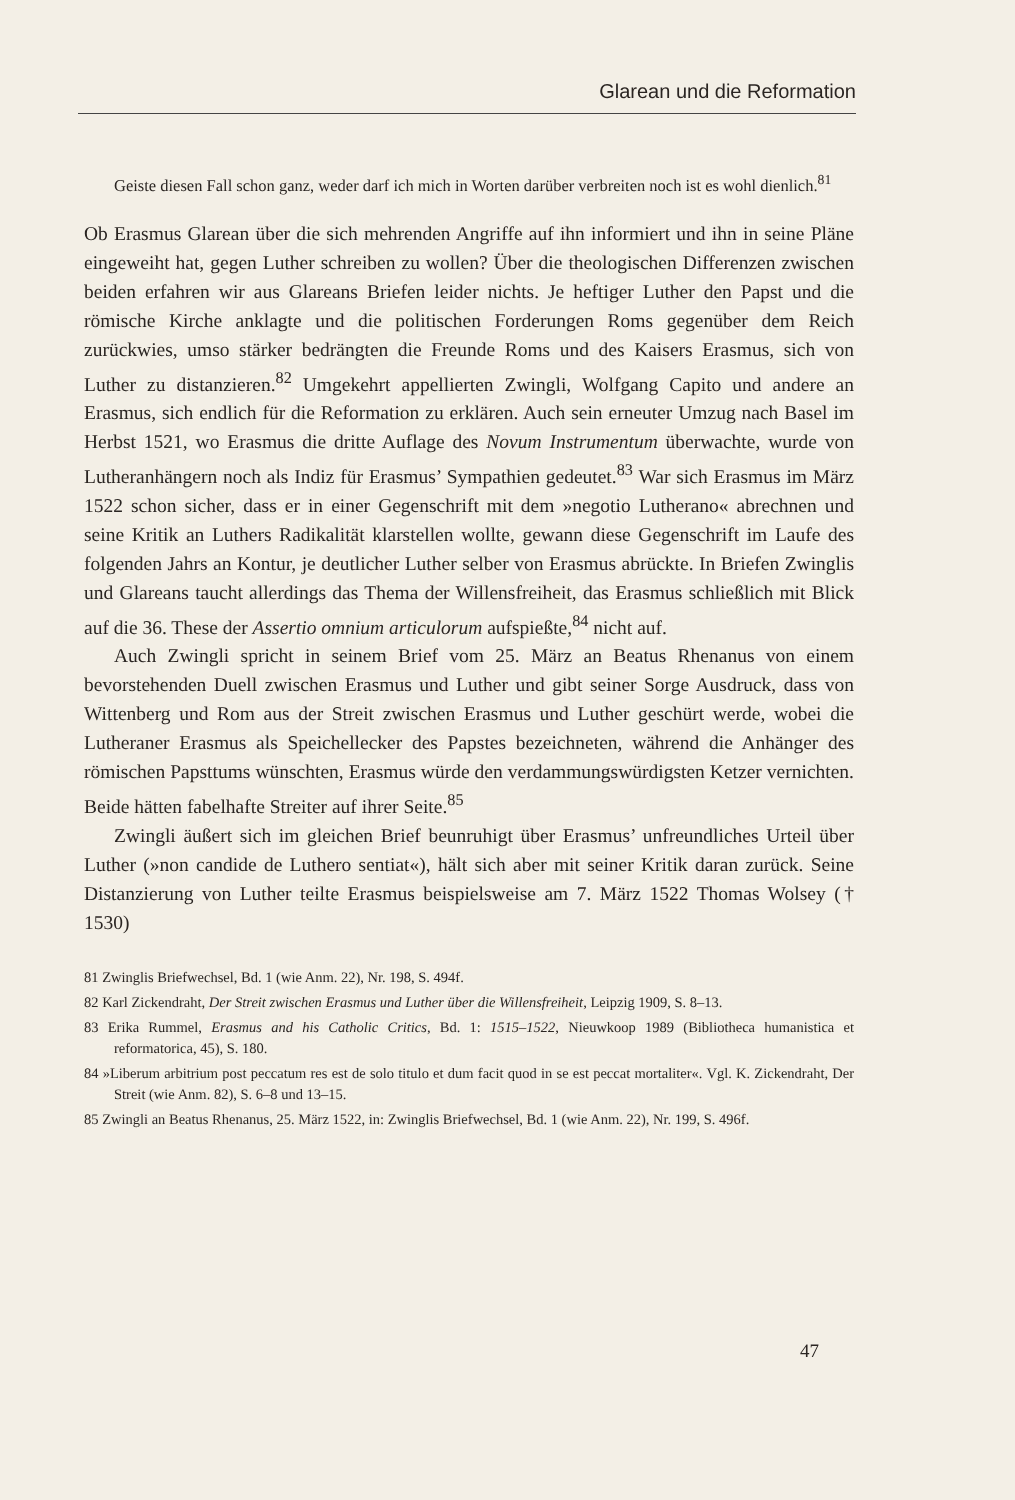Glarean und die Reformation
Geiste diesen Fall schon ganz, weder darf ich mich in Worten darüber verbreiten noch ist es wohl dienlich.<sup>81</sup>
Ob Erasmus Glarean über die sich mehrenden Angriffe auf ihn informiert und ihn in seine Pläne eingeweiht hat, gegen Luther schreiben zu wollen? Über die theologischen Differenzen zwischen beiden erfahren wir aus Glareans Briefen leider nichts. Je heftiger Luther den Papst und die römische Kirche anklagte und die politischen Forderungen Roms gegenüber dem Reich zurückwies, umso stärker bedrängten die Freunde Roms und des Kaisers Erasmus, sich von Luther zu distanzieren.<sup>82</sup> Umgekehrt appellierten Zwingli, Wolfgang Capito und andere an Erasmus, sich endlich für die Reformation zu erklären. Auch sein erneuter Umzug nach Basel im Herbst 1521, wo Erasmus die dritte Auflage des Novum Instrumentum überwachte, wurde von Lutheranhängern noch als Indiz für Erasmus’ Sympathien gedeutet.<sup>83</sup> War sich Erasmus im März 1522 schon sicher, dass er in einer Gegenschrift mit dem »negotio Lutherano« abrechnen und seine Kritik an Luthers Radikalität klarstellen wollte, gewann diese Gegenschrift im Laufe des folgenden Jahrs an Kontur, je deutlicher Luther selber von Erasmus abrückte. In Briefen Zwinglis und Glareans taucht allerdings das Thema der Willensfreiheit, das Erasmus schließlich mit Blick auf die 36. These der Assertio omnium articulorum aufspießte,<sup>84</sup> nicht auf.
Auch Zwingli spricht in seinem Brief vom 25. März an Beatus Rhenanus von einem bevorstehenden Duell zwischen Erasmus und Luther und gibt seiner Sorge Ausdruck, dass von Wittenberg und Rom aus der Streit zwischen Erasmus und Luther geschürt werde, wobei die Lutheraner Erasmus als Speichellecker des Papstes bezeichneten, während die Anhänger des römischen Papsttums wünschten, Erasmus würde den verdammungswürdigsten Ketzer vernichten. Beide hätten fabelhafte Streiter auf ihrer Seite.<sup>85</sup>
Zwingli äußert sich im gleichen Brief beunruhigt über Erasmus’ unfreundliches Urteil über Luther (»non candide de Luthero sentiat«), hält sich aber mit seiner Kritik daran zurück. Seine Distanzierung von Luther teilte Erasmus beispielsweise am 7. März 1522 Thomas Wolsey († 1530)
81 Zwinglis Briefwechsel, Bd. 1 (wie Anm. 22), Nr. 198, S. 494f.
82 Karl Zickendraht, Der Streit zwischen Erasmus und Luther über die Willensfreiheit, Leipzig 1909, S. 8–13.
83 Erika Rummel, Erasmus and his Catholic Critics, Bd. 1: 1515–1522, Nieuwkoop 1989 (Bibliotheca humanistica et reformatorica, 45), S. 180.
84 »Liberum arbitrium post peccatum res est de solo titulo et dum facit quod in se est peccat mortaliter«. Vgl. K. Zickendraht, Der Streit (wie Anm. 82), S. 6–8 und 13–15.
85 Zwingli an Beatus Rhenanus, 25. März 1522, in: Zwinglis Briefwechsel, Bd. 1 (wie Anm. 22), Nr. 199, S. 496f.
47